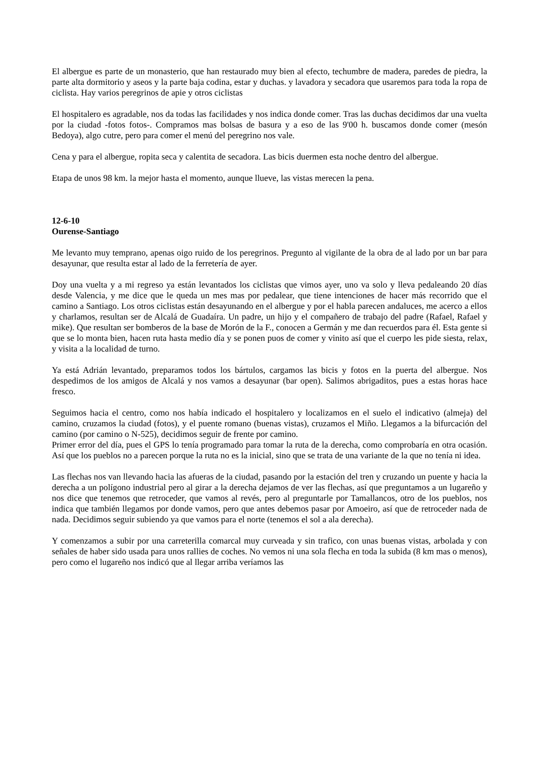El albergue es parte de un monasterio, que han restaurado muy bien al efecto, techumbre de madera, paredes de piedra, la parte alta dormitorio y aseos y la parte baja codina, estar y duchas. y lavadora y secadora que usaremos para toda la ropa de ciclista. Hay varios peregrinos de apie y otros ciclistas
El hospitalero es agradable, nos da todas las facilidades y nos indica donde comer. Tras las duchas decidimos dar una vuelta por la ciudad -fotos fotos-. Compramos mas bolsas de basura y a eso de las 9'00 h. buscamos donde comer (mesón Bedoya), algo cutre, pero para comer el menú del peregrino nos vale.
Cena y para el albergue, ropita seca y calentita de secadora. Las bicis duermen esta noche dentro del albergue.
Etapa de unos 98 km. la mejor hasta el momento, aunque llueve, las vistas merecen la pena.
12-6-10
Ourense-Santiago
Me levanto muy temprano, apenas oigo ruido de los peregrinos. Pregunto al vigilante de la obra de al lado por un bar para desayunar, que resulta estar al lado de la ferretería de ayer.
Doy una vuelta y a mi regreso ya están levantados los ciclistas que vimos ayer, uno va solo y lleva pedaleando 20 días desde Valencia, y me dice que le queda un mes mas por pedalear, que tiene intenciones de hacer más recorrido que el camino a Santiago. Los otros ciclistas están desayunando en el albergue y por el habla parecen andaluces, me acerco a ellos y charlamos, resultan ser de Alcalá de Guadaíra. Un padre, un hijo y el compañero de trabajo del padre (Rafael, Rafael y mike). Que resultan ser bomberos de la base de Morón de la F., conocen a Germán y me dan recuerdos para él. Esta gente si que se lo monta bien, hacen ruta hasta medio día y se ponen puos de comer y vinito así que el cuerpo les pide siesta, relax, y visita a la localidad de turno.
Ya está Adrián levantado, preparamos todos los bártulos, cargamos las bicis y fotos en la puerta del albergue. Nos despedimos de los amigos de Alcalá y nos vamos a desayunar (bar open). Salimos abrigaditos, pues a estas horas hace fresco.
Seguimos hacia el centro, como nos había indicado el hospitalero y localizamos en el suelo el indicativo (almeja) del camino, cruzamos la ciudad (fotos), y el puente romano (buenas vistas), cruzamos el Miño. Llegamos a la bifurcación del camino (por camino o N-525), decidimos seguir de frente por camino.
Primer error del día, pues el GPS lo tenía programado para tomar la ruta de la derecha, como comprobaría en otra ocasión. Así que los pueblos no a parecen porque la ruta no es la inicial, sino que se trata de una variante de la que no tenía ni idea.
Las flechas nos van llevando hacia las afueras de la ciudad, pasando por la estación del tren y cruzando un puente y hacia la derecha a un polígono industrial pero al girar a la derecha dejamos de ver las flechas, así que preguntamos a un lugareño y nos dice que tenemos que retroceder, que vamos al revés, pero al preguntarle por Tamallancos, otro de los pueblos, nos indica que también llegamos por donde vamos, pero que antes debemos pasar por Amoeiro, así que de retroceder nada de nada. Decidimos seguir subiendo ya que vamos para el norte (tenemos el sol a ala derecha).
Y comenzamos a subir por una carreterilla comarcal muy curveada y sin trafico, con unas buenas vistas, arbolada y con señales de haber sido usada para unos rallies de coches. No vemos ni una sola flecha en toda la subida (8 km mas o menos), pero como el lugareño nos indicó que al llegar arriba veríamos las